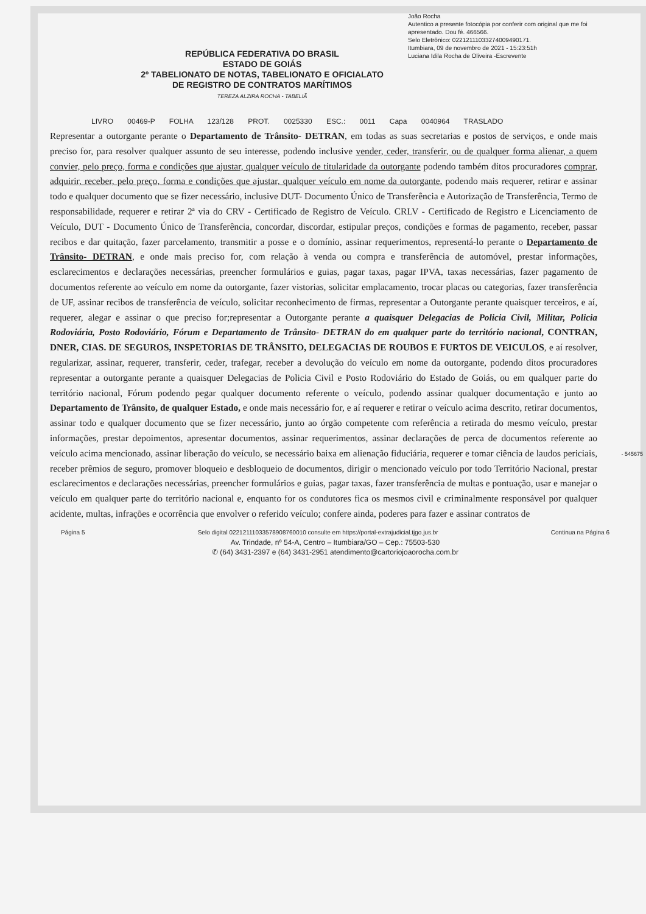João Rocha
Autentico a presente fotocópia por conferir com original que me foi apresentado. Dou fé. 466566.
Selo Eletrônico: 02212111033274009490171.
Itumbiara, 09 de novembro de 2021 - 15:23:51h
Luciana Idila Rocha de Oliveira -Escrevente
REPÚBLICA FEDERATIVA DO BRASIL
ESTADO DE GOIÁS
2º TABELIONATO DE NOTAS, TABELIONATO E OFICIALATO
DE REGISTRO DE CONTRATOS MARÍTIMOS
TEREZA ALZIRA ROCHA - TABELIÃ
LIVRO 00469-P FOLHA 123/128 PROT. 0025330 ESC.: 0011 Capa 0040964 TRASLADO
Representar a outorgante perante o Departamento de Trânsito- DETRAN, em todas as suas secretarias e postos de serviços, e onde mais preciso for, para resolver qualquer assunto de seu interesse, podendo inclusive vender, ceder, transferir, ou de qualquer forma alienar, a quem convier, pelo preço, forma e condições que ajustar, qualquer veículo de titularidade da outorgante podendo também ditos procuradores comprar, adquirir, receber, pelo preço, forma e condições que ajustar, qualquer veículo em nome da outorgante, podendo mais requerer, retirar e assinar todo e qualquer documento que se fizer necessário, inclusive DUT- Documento Único de Transferência e Autorização de Transferência, Termo de responsabilidade, requerer e retirar 2ª via do CRV - Certificado de Registro de Veículo. CRLV - Certificado de Registro e Licenciamento de Veículo, DUT - Documento Único de Transferência, concordar, discordar, estipular preços, condições e formas de pagamento, receber, passar recibos e dar quitação, fazer parcelamento, transmitir a posse e o domínio, assinar requerimentos, representá-lo perante o Departamento de Trânsito- DETRAN, e onde mais preciso for, com relação à venda ou compra e transferência de automóvel, prestar informações, esclarecimentos e declarações necessárias, preencher formulários e guias, pagar taxas, pagar IPVA, taxas necessárias, fazer pagamento de documentos referente ao veículo em nome da outorgante, fazer vistorias, solicitar emplacamento, trocar placas ou categorias, fazer transferência de UF, assinar recibos de transferência de veículo, solicitar reconhecimento de firmas, representar a Outorgante perante quaisquer terceiros, e aí, requerer, alegar e assinar o que preciso for;representar a Outorgante perante a quaisquer Delegacias de Policia Civil, Militar, Policia Rodoviária, Posto Rodoviário, Fórum e Departamento de Trânsito- DETRAN do em qualquer parte do território nacional, CONTRAN, DNER, CIAS. DE SEGUROS, INSPETORIAS DE TRÂNSITO, DELEGACIAS DE ROUBOS E FURTOS DE VEICULOS, e aí resolver, regularizar, assinar, requerer, transferir, ceder, trafegar, receber a devolução do veículo em nome da outorgante, podendo ditos procuradores representar a outorgante perante a quaisquer Delegacias de Policia Civil e Posto Rodoviário do Estado de Goiás, ou em qualquer parte do território nacional, Fórum podendo pegar qualquer documento referente o veículo, podendo assinar qualquer documentação e junto ao Departamento de Trânsito, de qualquer Estado, e onde mais necessário for, e aí requerer e retirar o veículo acima descrito, retirar documentos, assinar todo e qualquer documento que se fizer necessário, junto ao órgão competente com referência a retirada do mesmo veículo, prestar informações, prestar depoimentos, apresentar documentos, assinar requerimentos, assinar declarações de perca de documentos referente ao veículo acima mencionado, assinar liberação do veículo, se necessário baixa em alienação fiduciária, requerer e tomar ciência de laudos periciais, receber prêmios de seguro, promover bloqueio e desbloqueio de documentos, dirigir o mencionado veículo por todo Território Nacional, prestar esclarecimentos e declarações necessárias, preencher formulários e guias, pagar taxas, fazer transferência de multas e pontuação, usar e manejar o veículo em qualquer parte do território nacional e, enquanto for os condutores fica os mesmos civil e criminalmente responsável por qualquer acidente, multas, infrações e ocorrência que envolver o referido veículo; confere ainda, poderes para fazer e assinar contratos de
Página 5 Selo digital 02212111033578908760010 consulte em https://portal-extrajudicial.tjgo.jus.br Continua na Página 6
Av. Trindade, nº 54-A, Centro – Itumbiara/GO – Cep.: 75503-530
✆ (64) 3431-2397 e (64) 3431-2951 atendimento@cartoriojoaorocha.com.br
- 545675